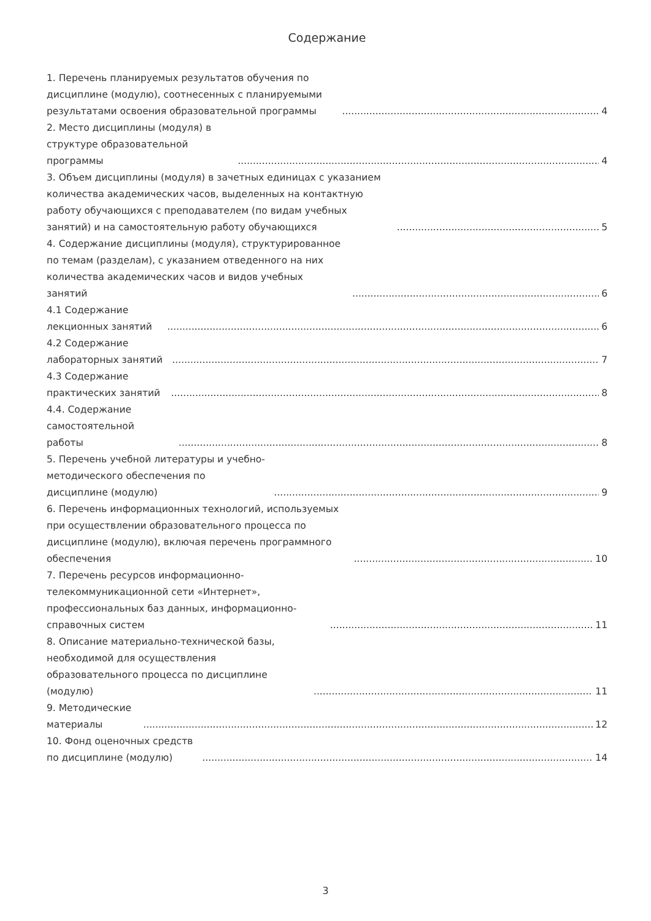Содержание
1. Перечень планируемых результатов обучения по дисциплине (модулю), соотнесенных с планируемыми результатами освоения образовательной программы 4
2. Место дисциплины (модуля) в структуре образовательной программы 4
3. Объем дисциплины (модуля) в зачетных единицах с указанием количества академических часов, выделенных на контактную работу обучающихся с преподавателем (по видам учебных занятий) и на самостоятельную работу обучающихся 5
4. Содержание дисциплины (модуля), структурированное по темам (разделам), с указанием отведенного на них количества академических часов и видов учебных занятий 6
4.1 Содержание лекционных занятий 6
4.2 Содержание лабораторных занятий 7
4.3 Содержание практических занятий 8
4.4. Содержание самостоятельной работы 8
5. Перечень учебной литературы и учебно-методического обеспечения по дисциплине (модулю) 9
6. Перечень информационных технологий, используемых при осуществлении образовательного процесса по дисциплине (модулю), включая перечень программного обеспечения 10
7. Перечень ресурсов информационно-телекоммуникационной сети «Интернет», профессиональных баз данных, информационно-справочных систем 11
8. Описание материально-технической базы, необходимой для осуществления образовательного процесса по дисциплине (модулю) 11
9. Методические материалы 12
10. Фонд оценочных средств по дисциплине (модулю) 14
3